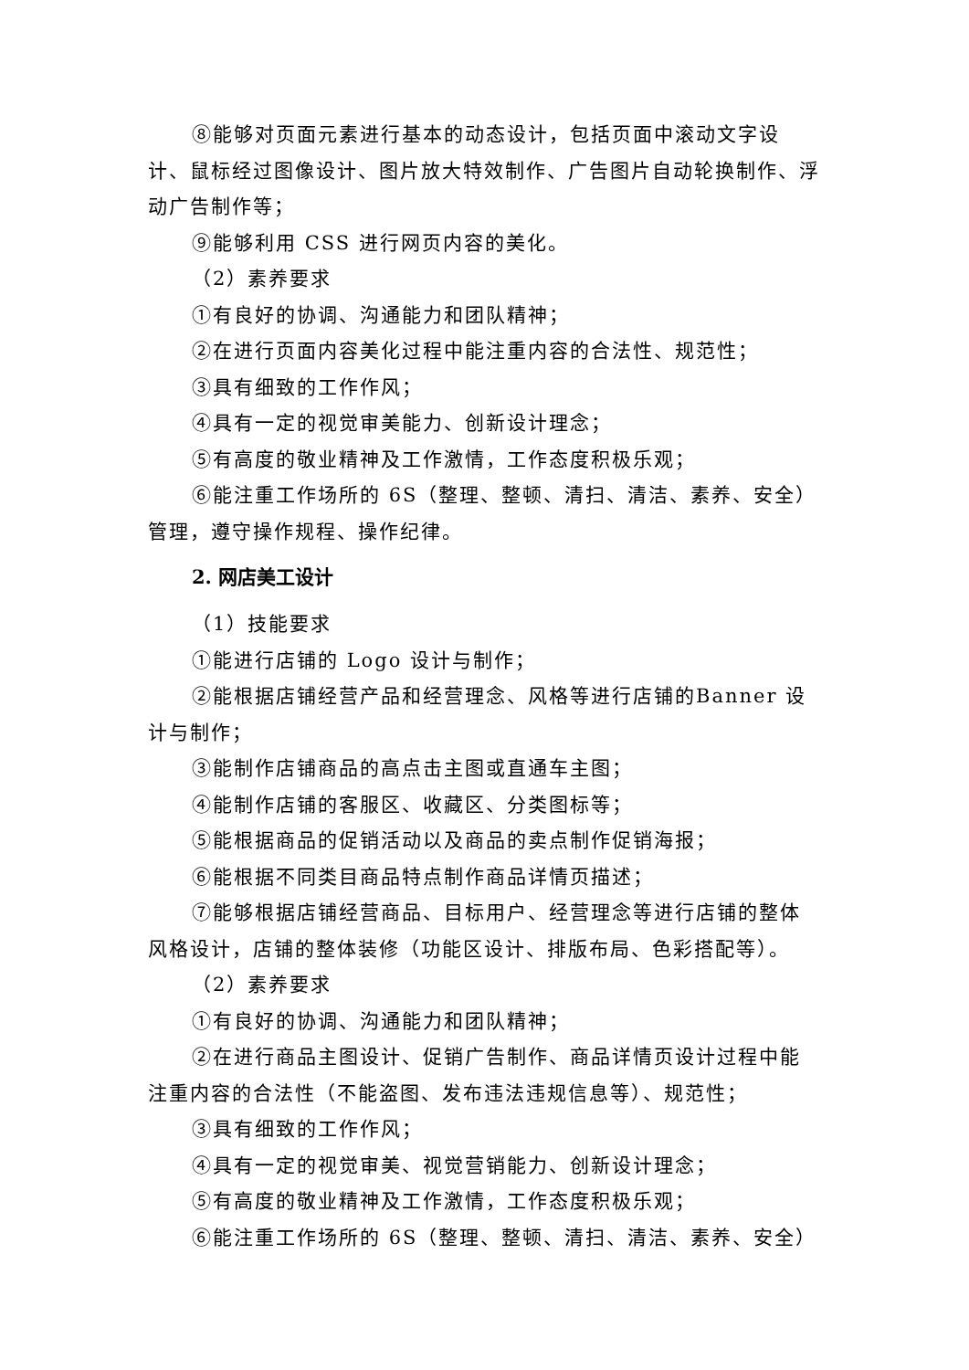⑧能够对页面元素进行基本的动态设计，包括页面中滚动文字设计、鼠标经过图像设计、图片放大特效制作、广告图片自动轮换制作、浮动广告制作等；
⑨能够利用 CSS 进行网页内容的美化。
（2）素养要求
①有良好的协调、沟通能力和团队精神；
②在进行页面内容美化过程中能注重内容的合法性、规范性；
③具有细致的工作作风；
④具有一定的视觉审美能力、创新设计理念；
⑤有高度的敬业精神及工作激情，工作态度积极乐观；
⑥能注重工作场所的 6S（整理、整顿、清扫、清洁、素养、安全）管理，遵守操作规程、操作纪律。
2. 网店美工设计
（1）技能要求
①能进行店铺的 Logo 设计与制作；
②能根据店铺经营产品和经营理念、风格等进行店铺的Banner 设计与制作；
③能制作店铺商品的高点击主图或直通车主图；
④能制作店铺的客服区、收藏区、分类图标等；
⑤能根据商品的促销活动以及商品的卖点制作促销海报；
⑥能根据不同类目商品特点制作商品详情页描述；
⑦能够根据店铺经营商品、目标用户、经营理念等进行店铺的整体风格设计，店铺的整体装修（功能区设计、排版布局、色彩搭配等）。
（2）素养要求
①有良好的协调、沟通能力和团队精神；
②在进行商品主图设计、促销广告制作、商品详情页设计过程中能注重内容的合法性（不能盗图、发布违法违规信息等）、规范性；
③具有细致的工作作风；
④具有一定的视觉审美、视觉营销能力、创新设计理念；
⑤有高度的敬业精神及工作激情，工作态度积极乐观；
⑥能注重工作场所的 6S（整理、整顿、清扫、清洁、素养、安全）